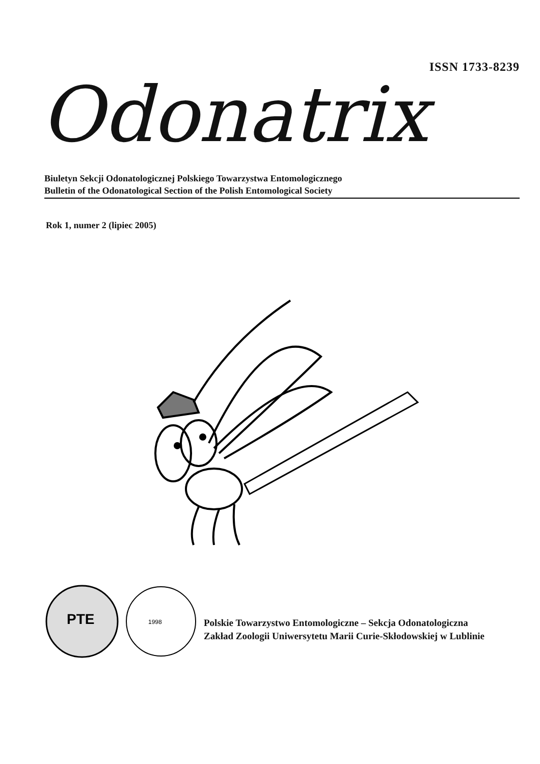ISSN 1733-8239
Odonatrix
Biuletyn Sekcji Odonatologicznej Polskiego Towarzystwa Entomologicznego
Bulletin of the Odonatological Section of the Polish Entomological Society
Rok 1, numer 2 (lipiec 2005)
PTE
1998
Polskie Towarzystwo Entomologiczne – Sekcja Odonatologiczna
Zakład Zoologii Uniwersytetu Marii Curie-Skłodowskiej w Lublinie